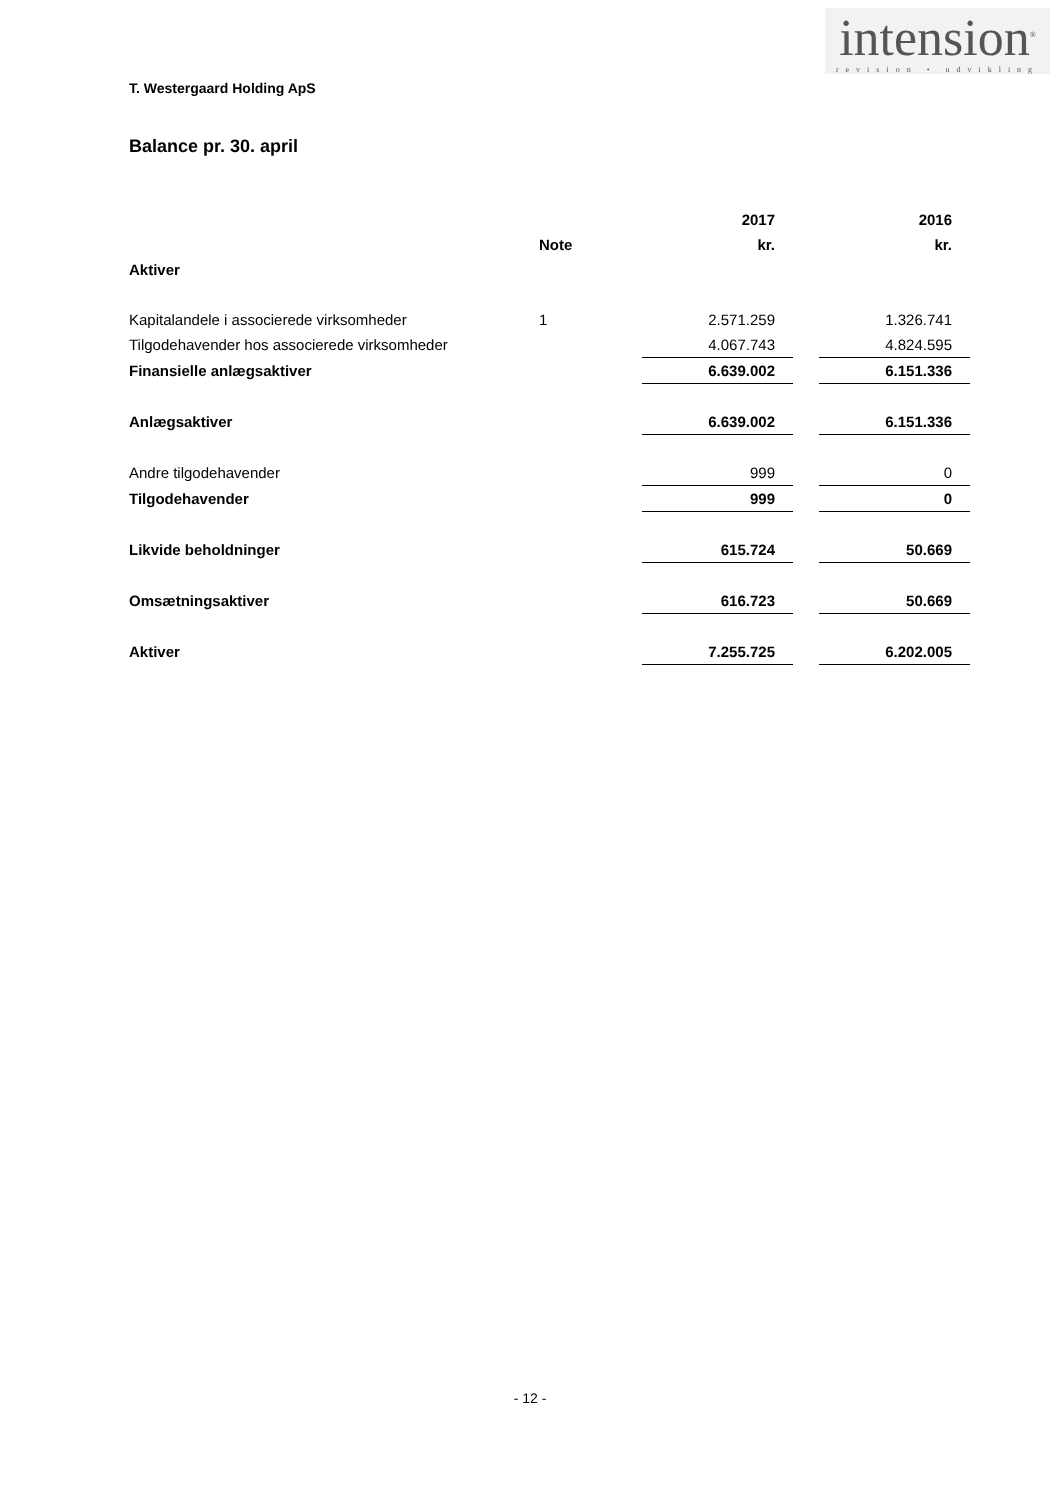intension<sup>®</sup>
revision • udvikling
T. Westergaard Holding ApS
Balance pr. 30. april
| | | 2017 | | 2016 |
| --- | --- | --- | --- | --- |
| | Note | kr. | | kr. |
| Aktiver | | | | |
| Kapitalandele i associerede virksomheder | 1 | 2.571.259 | | 1.326.741 |
| Tilgodehavender hos associerede virksomheder | | 4.067.743 | | 4.824.595 |
| Finansielle anlægsaktiver | | 6.639.002 | | 6.151.336 |
| Anlægsaktiver | | 6.639.002 | | 6.151.336 |
| Andre tilgodehavender | | 999 | | 0 |
| Tilgodehavender | | 999 | | 0 |
| Likvide beholdninger | | 615.724 | | 50.669 |
| Omsætningsaktiver | | 616.723 | | 50.669 |
| Aktiver | | 7.255.725 | | 6.202.005 |
- 12 -